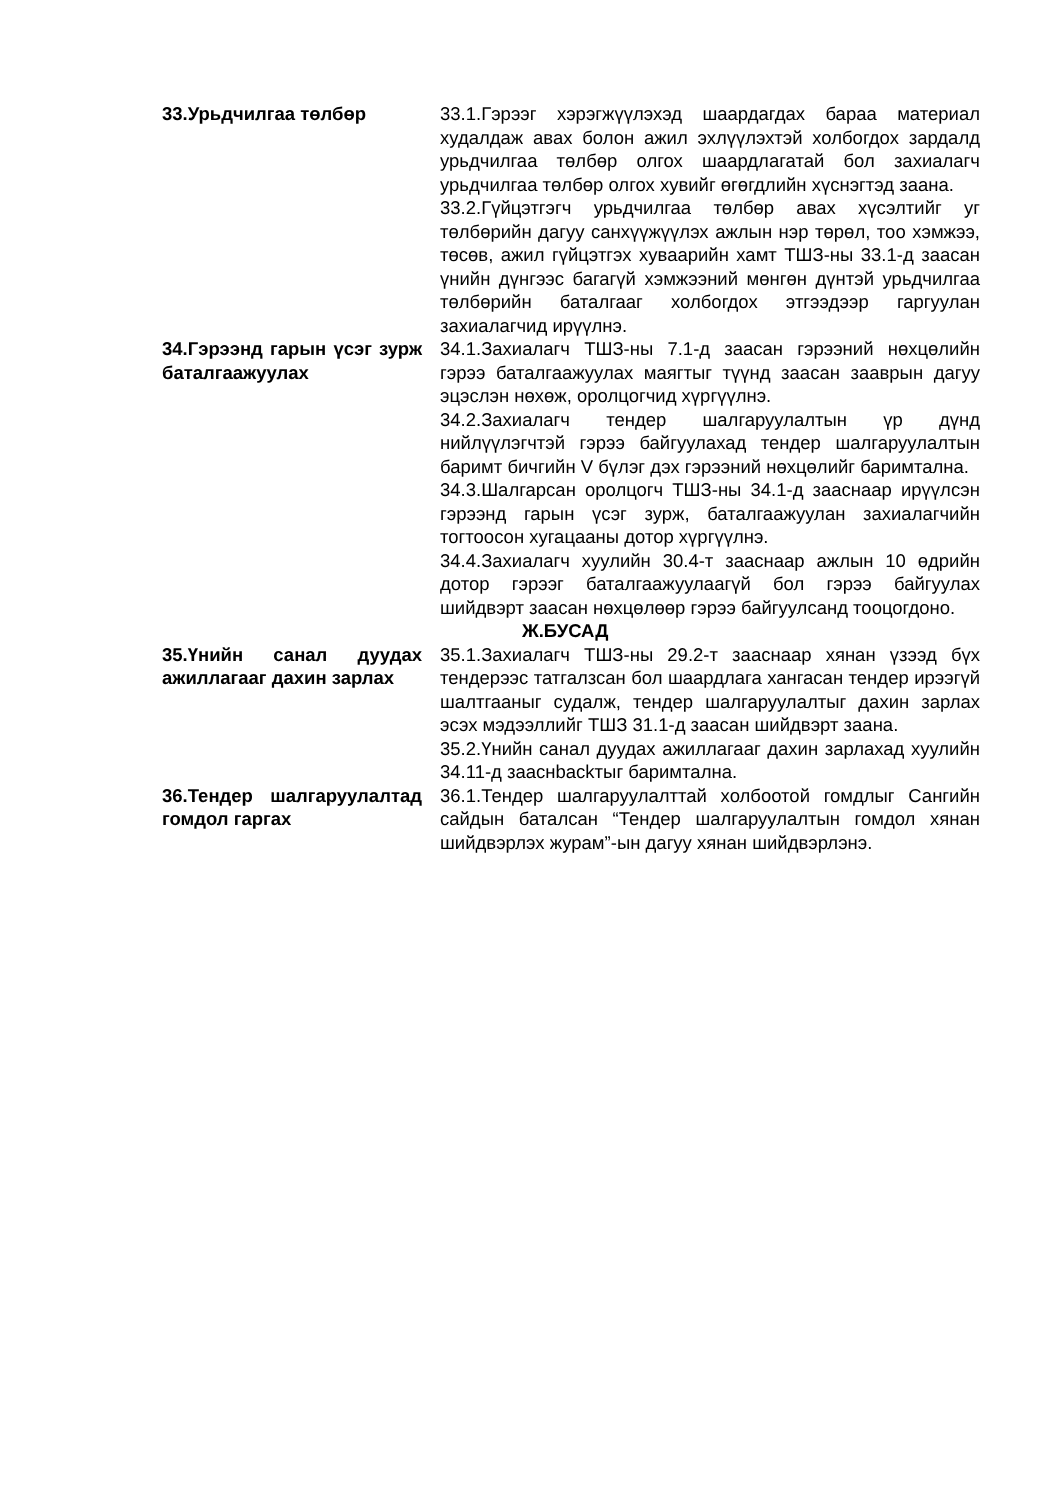33.Урьдчилгаа төлбөр 33.1.Гэрээг хэрэгжүүлэхэд шаардагдах бараа материал худалдаж авах болон ажил эхлүүлэхтэй холбогдох зардалд урьдчилгаа төлбөр олгох шаардлагатай бол захиалагч урьдчилгаа төлбөр олгох хувийг өгөгдлийн хүснэгтэд заана.
33.2.Гүйцэтгэгч урьдчилгаа төлбөр авах хүсэлтийг уг төлбөрийн дагуу санхүүжүүлэх ажлын нэр төрөл, тоо хэмжээ, төсөв, ажил гүйцэтгэх хуваарийн хамт ТШЗ-ны 33.1-д заасан үнийн дүнгээс багагүй хэмжээний мөнгөн дүнтэй урьдчилгаа төлбөрийн баталгааг холбогдох этгээдээр гаргуулан захиалагчид ирүүлнэ.
34.Гэрээнд гарын үсэг зурж баталгаажуулах
34.1.Захиалагч ТШЗ-ны 7.1-д заасан гэрээний нөхцөлийн гэрээ баталгаажуулах маягтыг түүнд заасан зааврын дагуу эцэслэн нөхөж, оролцогчид хүргүүлнэ.
34.2.Захиалагч тендер шалгаруулалтын үр дүнд нийлүүлэгчтэй гэрээ байгуулахад тендер шалгаруулалтын баримт бичгийн V бүлэг дэх гэрээний нөхцөлийг баримтална.
34.3.Шалгарсан оролцогч ТШЗ-ны 34.1-д зааснаар ирүүлсэн гэрээнд гарын үсэг зурж, баталгаажуулан захиалагчийн тогтоосон хугацааны дотор хүргүүлнэ.
34.4.Захиалагч хуулийн 30.4-т зааснаар ажлын 10 өдрийн дотор гэрээг баталгаажуулаагүй бол гэрээ байгуулах шийдвэрт заасан нөхцөлөөр гэрээ байгуулсанд тооцогдоно.
Ж.БУСАД
35.Үнийн санал дуудах ажиллагааг дахин зарлах
35.1.Захиалагч ТШЗ-ны 29.2-т зааснаар хянан үзээд бүх тендерээс татгалзсан бол шаардлага хангасан тендер ирээгүй шалтгааныг судалж, тендер шалгаруулалтыг дахин зарлах эсэх мэдээллийг ТШЗ 31.1-д заасан шийдвэрт заана.
35.2.Үнийн санал дуудах ажиллагааг дахин зарлахад хуулийн 34.11-д зааснbackтыг баримтална.
36.Тендер шалгаруулалтад гомдол гаргах
36.1.Тендер шалгаруулалттай холбоотой гомдлыг Сангийн сайдын баталсан “Тендер шалгаруулалтын гомдол хянан шийдвэрлэх журам”-ын дагуу хянан шийдвэрлэнэ.